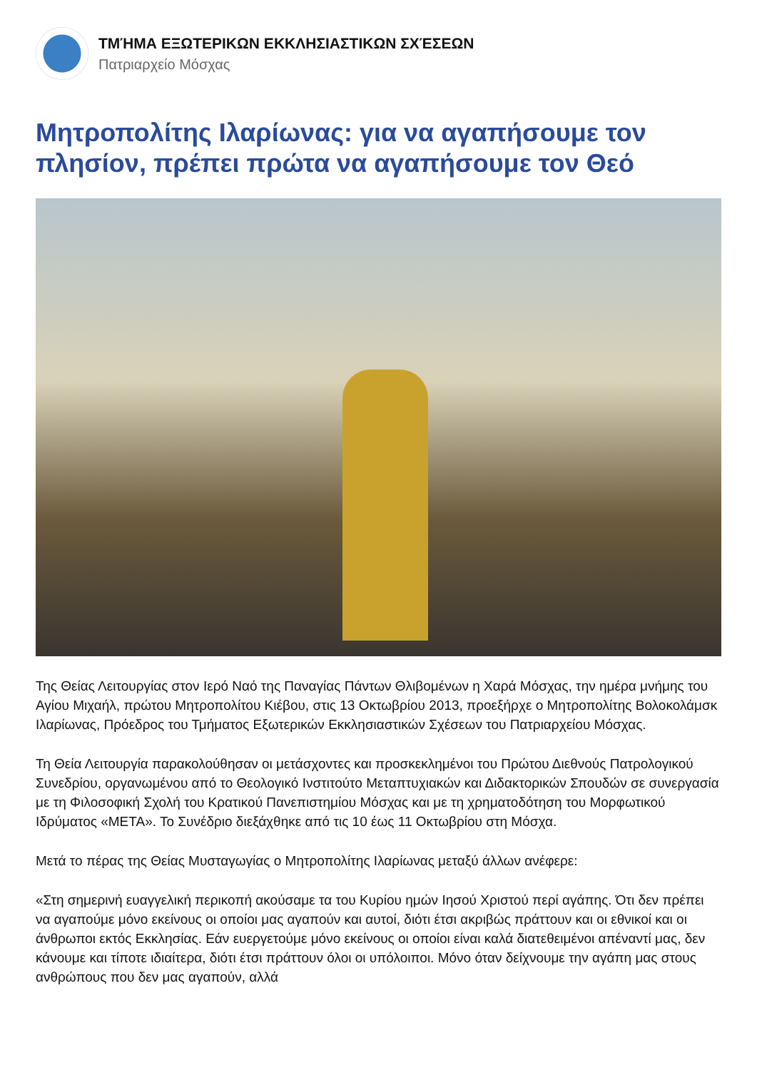ΤΜΉΜΑ ΕΞΩΤΕΡΙΚΩΝ ΕΚΚΛΗΣΙΑΣΤΙΚΩΝ ΣΧΈΣΕΩΝ
Πατριαρχείο Μόσχας
Μητροπολίτης Ιλαρίωνας: για να αγαπήσουμε τον πλησίον, πρέπει πρώτα να αγαπήσουμε τον Θεό
Της Θείας Λειτουργίας στον Ιερό Ναό της Παναγίας Πάντων Θλιβομένων η Χαρά Μόσχας, την ημέρα μνήμης του Αγίου Μιχαήλ, πρώτου Μητροπολίτου Κιέβου, στις 13 Οκτωβρίου 2013, προεξήρχε ο Μητροπολίτης Βολοκολάμσκ Ιλαρίωνας, Πρόεδρος του Τμήματος Εξωτερικών Εκκλησιαστικών Σχέσεων του Πατριαρχείου Μόσχας.
Τη Θεία Λειτουργία παρακολούθησαν οι μετάσχοντες και προσκεκλημένοι του Πρώτου Διεθνούς Πατρολογικού Συνεδρίου, οργανωμένου από το Θεολογικό Ινστιτούτο Μεταπτυχιακών και Διδακτορικών Σπουδών σε συνεργασία με τη Φιλοσοφική Σχολή του Κρατικού Πανεπιστημίου Μόσχας και με τη χρηματοδότηση του Μορφωτικού Ιδρύματος «ΜΕΤΑ». Το Συνέδριο διεξάχθηκε από τις 10 έως 11 Οκτωβρίου στη Μόσχα.
Μετά το πέρας της Θείας Μυσταγωγίας ο Μητροπολίτης Ιλαρίωνας μεταξύ άλλων ανέφερε:
«Στη σημερινή ευαγγελική περικοπή ακούσαμε τα του Κυρίου ημών Ιησού Χριστού περί αγάπης. Ότι δεν πρέπει να αγαπούμε μόνο εκείνους οι οποίοι μας αγαπούν και αυτοί, διότι έτσι ακριβώς πράττουν και οι εθνικοί και οι άνθρωποι εκτός Εκκλησίας. Εάν ευεργετούμε μόνο εκείνους οι οποίοι είναι καλά διατεθειμένοι απέναντί μας, δεν κάνουμε και τίποτε ιδιαίτερα, διότι έτσι πράττουν όλοι οι υπόλοιποι. Μόνο όταν δείχνουμε την αγάπη μας στους ανθρώπους που δεν μας αγαπούν, αλλά